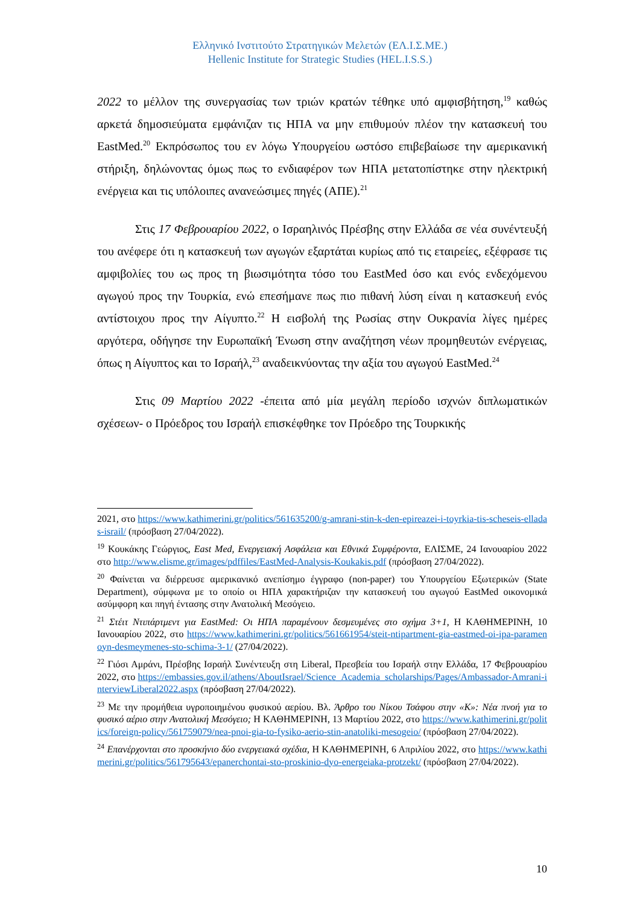Ελληνικό Ινστιτούτο Στρατηγικών Μελετών (ΕΛ.Ι.Σ.ΜΕ.)
Hellenic Institute for Strategic Studies (HEL.I.S.S.)
2022 το μέλλον της συνεργασίας των τριών κρατών τέθηκε υπό αμφισβήτηση,<sup>19</sup> καθώς αρκετά δημοσιεύματα εμφάνιζαν τις ΗΠΑ να μην επιθυμούν πλέον την κατασκευή του EastMed.<sup>20</sup> Εκπρόσωπος του εν λόγω Υπουργείου ωστόσο επιβεβαίωσε την αμερικανική στήριξη, δηλώνοντας όμως πως το ενδιαφέρον των ΗΠΑ μετατοπίστηκε στην ηλεκτρική ενέργεια και τις υπόλοιπες ανανεώσιμες πηγές (ΑΠΕ).<sup>21</sup>
Στις 17 Φεβρουαρίου 2022, ο Ισραηλινός Πρέσβης στην Ελλάδα σε νέα συνέντευξή του ανέφερε ότι η κατασκευή των αγωγών εξαρτάται κυρίως από τις εταιρείες, εξέφρασε τις αμφιβολίες του ως προς τη βιωσιμότητα τόσο του EastMed όσο και ενός ενδεχόμενου αγωγού προς την Τουρκία, ενώ επεσήμανε πως πιο πιθανή λύση είναι η κατασκευή ενός αντίστοιχου προς την Αίγυπτο.<sup>22</sup> Η εισβολή της Ρωσίας στην Ουκρανία λίγες ημέρες αργότερα, οδήγησε την Ευρωπαϊκή Ένωση στην αναζήτηση νέων προμηθευτών ενέργειας, όπως η Αίγυπτος και το Ισραήλ,<sup>23</sup> αναδεικνύοντας την αξία του αγωγού EastMed.<sup>24</sup>
Στις 09 Μαρτίου 2022 -έπειτα από μία μεγάλη περίοδο ισχνών διπλωματικών σχέσεων- ο Πρόεδρος του Ισραήλ επισκέφθηκε τον Πρόεδρο της Τουρκικής
2021, στο https://www.kathimerini.gr/politics/561635200/g-amrani-stin-k-den-epireazei-i-toyrkia-tis-scheseis-elladas-israil/ (πρόσβαση 27/04/2022).
<sup>19</sup> Κουκάκης Γεώργιος, East Med, Ενεργειακή Ασφάλεια και Εθνικά Συμφέροντα, ΕΛΙΣΜΕ, 24 Ιανουαρίου 2022 στο http://www.elisme.gr/images/pdffiles/EastMed-Analysis-Koukakis.pdf (πρόσβαση 27/04/2022).
<sup>20</sup> Φαίνεται να διέρρευσε αμερικανικό ανεπίσημο έγγραφο (non-paper) του Υπουργείου Εξωτερικών (State Department), σύμφωνα με το οποίο οι ΗΠΑ χαρακτήριζαν την κατασκευή του αγωγού EastMed οικονομικά ασύμφορη και πηγή έντασης στην Ανατολική Μεσόγειο.
<sup>21</sup> Στέιτ Ντιπάρτμεντ για EastMed: Οι ΗΠΑ παραμένουν δεσμευμένες στο σχήμα 3+1, Η ΚΑΘΗΜΕΡΙΝΗ, 10 Ιανουαρίου 2022, στο https://www.kathimerini.gr/politics/561661954/steit-ntipartment-gia-eastmed-oi-ipa-paramenoyn-desmeymenes-sto-schima-3-1/ (27/04/2022).
<sup>22</sup> Γιόσι Αμράνι, Πρέσβης Ισραήλ Συνέντευξη στη Liberal, Πρεσβεία του Ισραήλ στην Ελλάδα, 17 Φεβρουαρίου 2022, στο https://embassies.gov.il/athens/AboutIsrael/Science_Academia_scholarships/Pages/Ambassador-Amrani-interviewLiberal2022.aspx (πρόσβαση 27/04/2022).
<sup>23</sup> Με την προμήθεια υγροποιημένου φυσικού αερίου. Βλ. Άρθρο του Νίκου Τσάφου στην «Κ»: Νέα πνοή για το φυσικό αέριο στην Ανατολική Μεσόγειο; Η ΚΑΘΗΜΕΡΙΝΗ, 13 Μαρτίου 2022, στο https://www.kathimerini.gr/politics/foreign-policy/561759079/nea-pnoi-gia-to-fysiko-aerio-stin-anatoliki-mesogeio/ (πρόσβαση 27/04/2022).
<sup>24</sup> Επανέρχονται στο προσκήνιο δύο ενεργειακά σχέδια, Η ΚΑΘΗΜΕΡΙΝΗ, 6 Απριλίου 2022, στο https://www.kathimerini.gr/politics/561795643/epanerchontai-sto-proskinio-dyo-energeiaka-protzekt/ (πρόσβαση 27/04/2022).
10